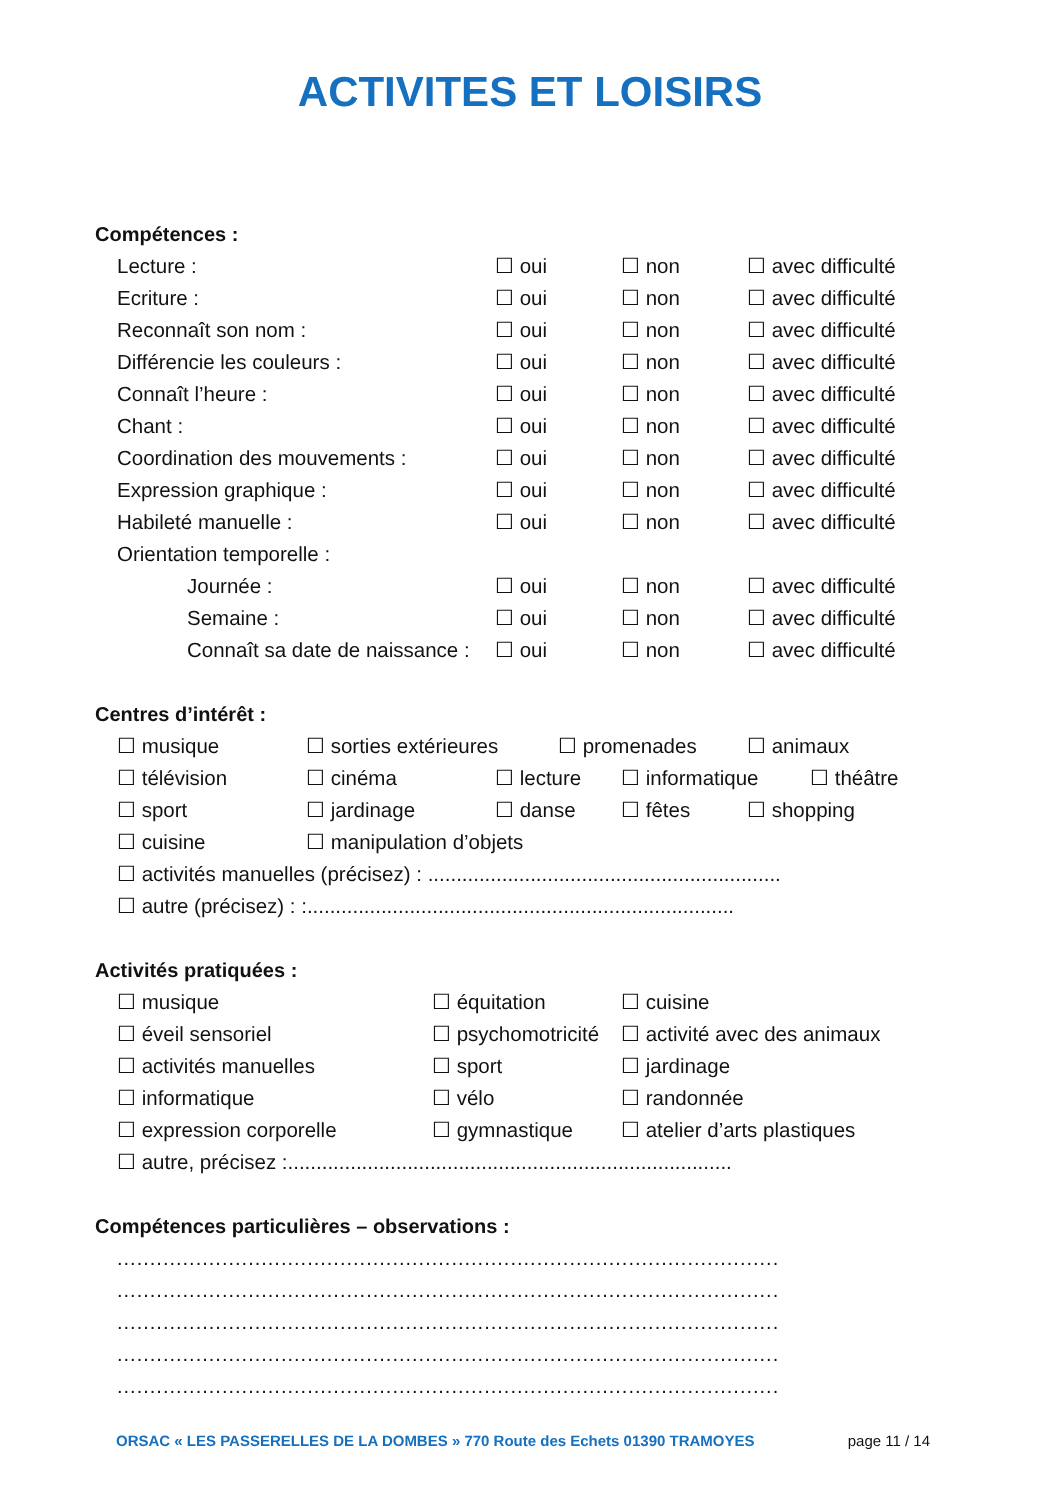ACTIVITES ET LOISIRS
Compétences :
Lecture : ☐ oui ☐ non ☐ avec difficulté
Ecriture : ☐ oui ☐ non ☐ avec difficulté
Reconnaît son nom : ☐ oui ☐ non ☐ avec difficulté
Différencie les couleurs : ☐ oui ☐ non ☐ avec difficulté
Connaît l’heure : ☐ oui ☐ non ☐ avec difficulté
Chant : ☐ oui ☐ non ☐ avec difficulté
Coordination des mouvements : ☐ oui ☐ non ☐ avec difficulté
Expression graphique : ☐ oui ☐ non ☐ avec difficulté
Habileté manuelle : ☐ oui ☐ non ☐ avec difficulté
Orientation temporelle :
Journée : ☐ oui ☐ non ☐ avec difficulté
Semaine : ☐ oui ☐ non ☐ avec difficulté
Connaît sa date de naissance : ☐ oui ☐ non ☐ avec difficulté
Centres d’intérêt :
☐ musique ☐ sorties extérieures ☐ promenades ☐ animaux
☐ télévision ☐ cinéma ☐ lecture ☐ informatique ☐ théâtre
☐ sport ☐ jardinage ☐ danse ☐ fêtes ☐ shopping
☐ cuisine ☐ manipulation d’objets
☐ activités manuelles (précisez) : ..............................................................
☐ autre (précisez) : :...........................................................................
Activités pratiquées :
☐ musique ☐ équitation ☐ cuisine
☐ éveil sensoriel ☐ psychomotricité ☐ activité avec des animaux
☐ activités manuelles ☐ sport ☐ jardinage
☐ informatique ☐ vélo ☐ randonnée
☐ expression corporelle ☐ gymnastique ☐ atelier d’arts plastiques
☐ autre, précisez :..............................................................................
Compétences particulières – observations :
.....................................................................................................
.....................................................................................................
.....................................................................................................
.....................................................................................................
.....................................................................................................
ORSAC « LES PASSERELLES DE LA DOMBES » 770 Route des Echets 01390 TRAMOYES page 11 / 14